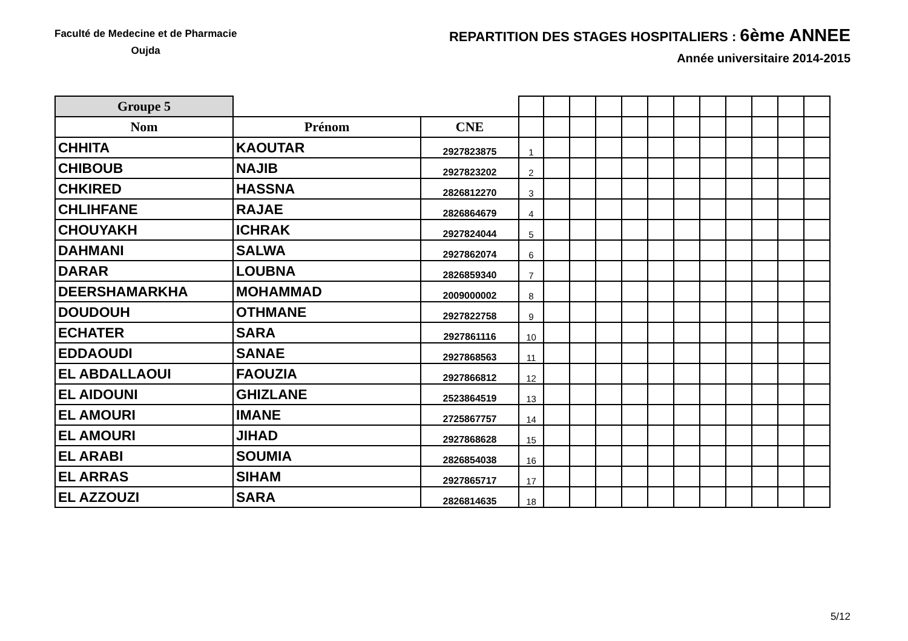Faculté de Medecine et de Pharmacie
Oujda
REPARTITION DES STAGES HOSPITALIERS : 6ème ANNEE
Année universitaire 2014-2015
| Groupe 5 | | | | | | | | | | | | | | |
| Nom | Prénom | CNE | | | | | | | | | | | | |
| CHHITA | KAOUTAR | 2927823875 | 1 | | | | | | | | | | | |
| CHIBOUB | NAJIB | 2927823202 | 2 | | | | | | | | | | | |
| CHKIRED | HASSNA | 2826812270 | 3 | | | | | | | | | | | |
| CHLIHFANE | RAJAE | 2826864679 | 4 | | | | | | | | | | | |
| CHOUYAKH | ICHRAK | 2927824044 | 5 | | | | | | | | | | | |
| DAHMANI | SALWA | 2927862074 | 6 | | | | | | | | | | | |
| DARAR | LOUBNA | 2826859340 | 7 | | | | | | | | | | | |
| DEERSHAMARKHA | MOHAMMAD | 2009000002 | 8 | | | | | | | | | | | |
| DOUDOUH | OTHMANE | 2927822758 | 9 | | | | | | | | | | | |
| ECHATER | SARA | 2927861116 | 10 | | | | | | | | | | | |
| EDDAOUDI | SANAE | 2927868563 | 11 | | | | | | | | | | | |
| EL ABDALLAOUI | FAOUZIA | 2927866812 | 12 | | | | | | | | | | | |
| EL AIDOUNI | GHIZLANE | 2523864519 | 13 | | | | | | | | | | | |
| EL AMOURI | IMANE | 2725867757 | 14 | | | | | | | | | | | |
| EL AMOURI | JIHAD | 2927868628 | 15 | | | | | | | | | | | |
| EL ARABI | SOUMIA | 2826854038 | 16 | | | | | | | | | | | |
| EL ARRAS | SIHAM | 2927865717 | 17 | | | | | | | | | | | |
| EL AZZOUZI | SARA | 2826814635 | 18 | | | | | | | | | | | |
5/12